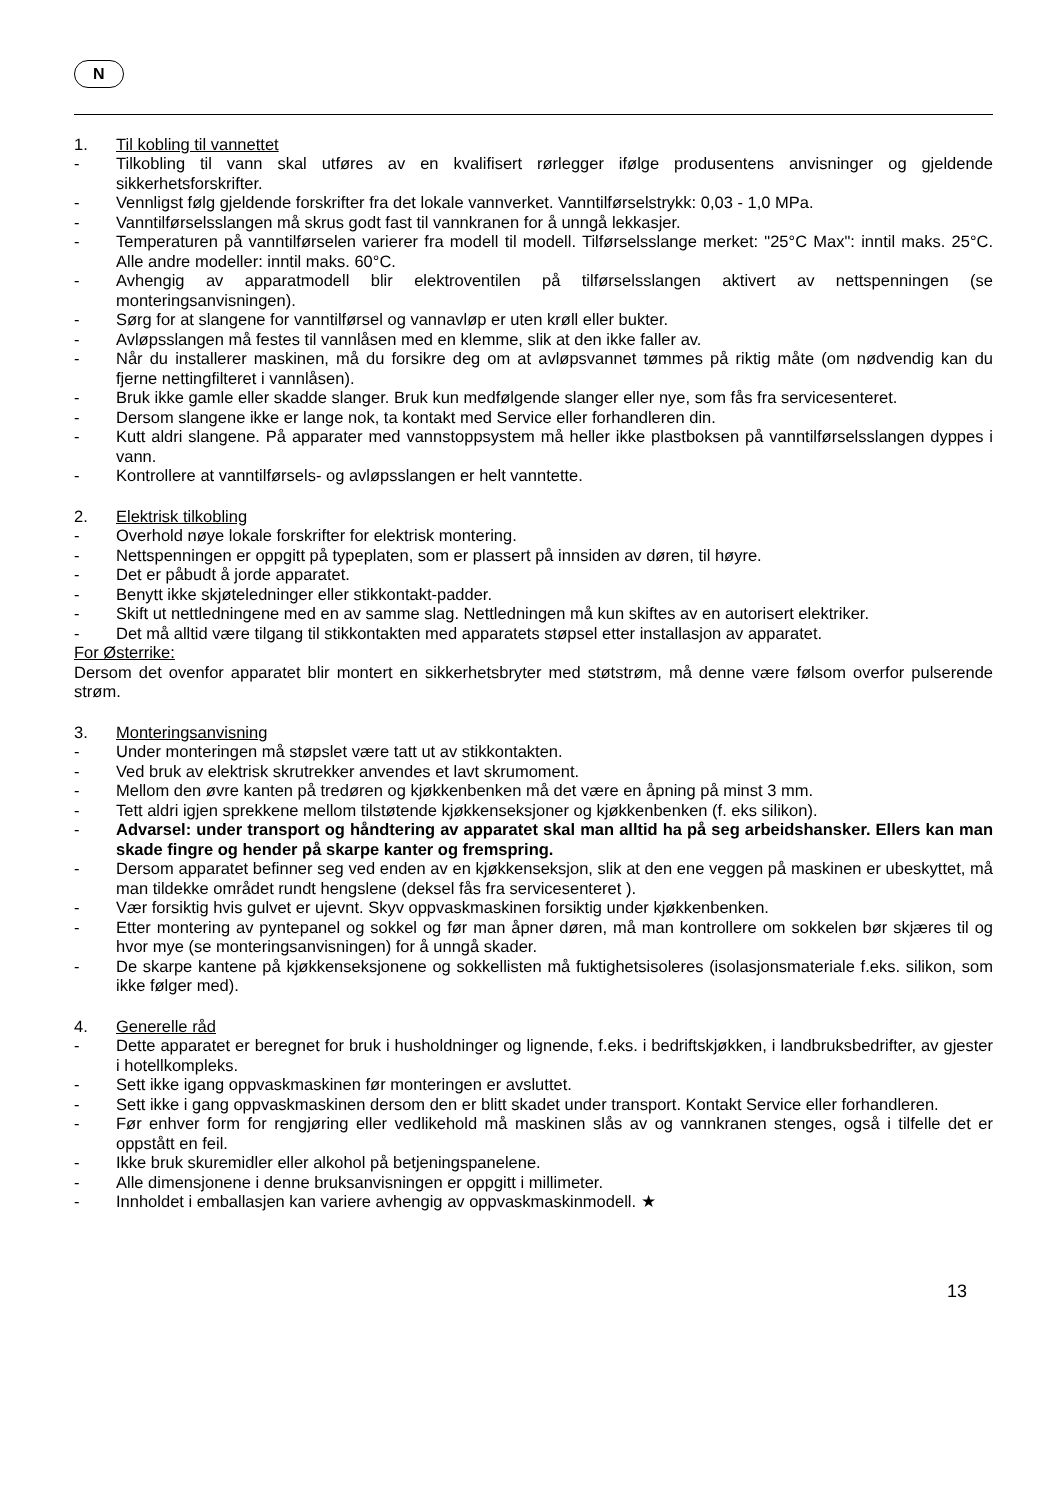N
1. Til kobling til vannettet
- Tilkobling til vann skal utføres av en kvalifisert rørlegger ifølge produsentens anvisninger og gjeldende sikkerhetsforskrifter.
- Vennligst følg gjeldende forskrifter fra det lokale vannverket. Vanntilførselstrykk: 0,03 - 1,0 MPa.
- Vanntilførselsslangen må skrus godt fast til vannkranen for å unngå lekkasjer.
- Temperaturen på vanntilførselen varierer fra modell til modell. Tilførselsslange merket: "25°C Max": inntil maks. 25°C. Alle andre modeller: inntil maks. 60°C.
- Avhengig av apparatmodell blir elektroventilen på tilførselsslangen aktivert av nettspenningen (se monteringsanvisningen).
- Sørg for at slangene for vanntilførsel og vannavløp er uten krøll eller bukter.
- Avløpsslangen må festes til vannlåsen med en klemme, slik at den ikke faller av.
- Når du installerer maskinen, må du forsikre deg om at avløpsvannet tømmes på riktig måte (om nødvendig kan du fjerne nettingfilteret i vannlåsen).
- Bruk ikke gamle eller skadde slanger. Bruk kun medfølgende slanger eller nye, som fås fra servicesenteret.
- Dersom slangene ikke er lange nok, ta kontakt med Service eller forhandleren din.
- Kutt aldri slangene. På apparater med vannstoppsystem må heller ikke plastboksen på vanntilførselsslangen dyppes i vann.
- Kontrollere at vanntilførsels- og avløpsslangen er helt vanntette.
2. Elektrisk tilkobling
- Overhold nøye lokale forskrifter for elektrisk montering.
- Nettspenningen er oppgitt på typeplaten, som er plassert på innsiden av døren, til høyre.
- Det er påbudt å jorde apparatet.
- Benytt ikke skjøteledninger eller stikkontakt-padder.
- Skift ut nettledningene med en av samme slag. Nettledningen må kun skiftes av en autorisert elektriker.
- Det må alltid være tilgang til stikkontakten med apparatets støpsel etter installasjon av apparatet.
For Østerrike:
Dersom det ovenfor apparatet blir montert en sikkerhetsbryter med støtstrøm, må denne være følsom overfor pulserende strøm.
3. Monteringsanvisning
- Under monteringen må støpslet være tatt ut av stikkontakten.
- Ved bruk av elektrisk skrutrekker anvendes et lavt skrumoment.
- Mellom den øvre kanten på tredøren og kjøkkenbenken må det være en åpning på minst 3 mm.
- Tett aldri igjen sprekkene mellom tilstøtende kjøkkenseksjoner og kjøkkenbenken (f. eks silikon).
- Advarsel: under transport og håndtering av apparatet skal man alltid ha på seg arbeidshansker. Ellers kan man skade fingre og hender på skarpe kanter og fremspring.
- Dersom apparatet befinner seg ved enden av en kjøkkenseksjon, slik at den ene veggen på maskinen er ubeskyttet, må man tildekke området rundt hengslene (deksel fås fra servicesenteret ).
- Vær forsiktig hvis gulvet er ujevnt. Skyv oppvaskmaskinen forsiktig under kjøkkenbenken.
- Etter montering av pyntepanel og sokkel og før man åpner døren, må man kontrollere om sokkelen bør skjæres til og hvor mye (se monteringsanvisningen) for å unngå skader.
- De skarpe kantene på kjøkkenseksjonene og sokkellisten må fuktighetsisoleres (isolasjonsmateriale f.eks. silikon, som ikke følger med).
4. Generelle råd
- Dette apparatet er beregnet for bruk i husholdninger og lignende, f.eks. i bedriftskjøkken, i landbruksbedrifter, av gjester i hotellkompleks.
- Sett ikke igang oppvaskmaskinen før monteringen er avsluttet.
- Sett ikke i gang oppvaskmaskinen dersom den er blitt skadet under transport. Kontakt Service eller forhandleren.
- Før enhver form for rengjøring eller vedlikehold må maskinen slås av og vannkranen stenges, også i tilfelle det er oppstått en feil.
- Ikke bruk skuremidler eller alkohol på betjeningspanelene.
- Alle dimensjonene i denne bruksanvisningen er oppgitt i millimeter.
- Innholdet i emballasjen kan variere avhengig av oppvaskmaskinmodell. ★
13